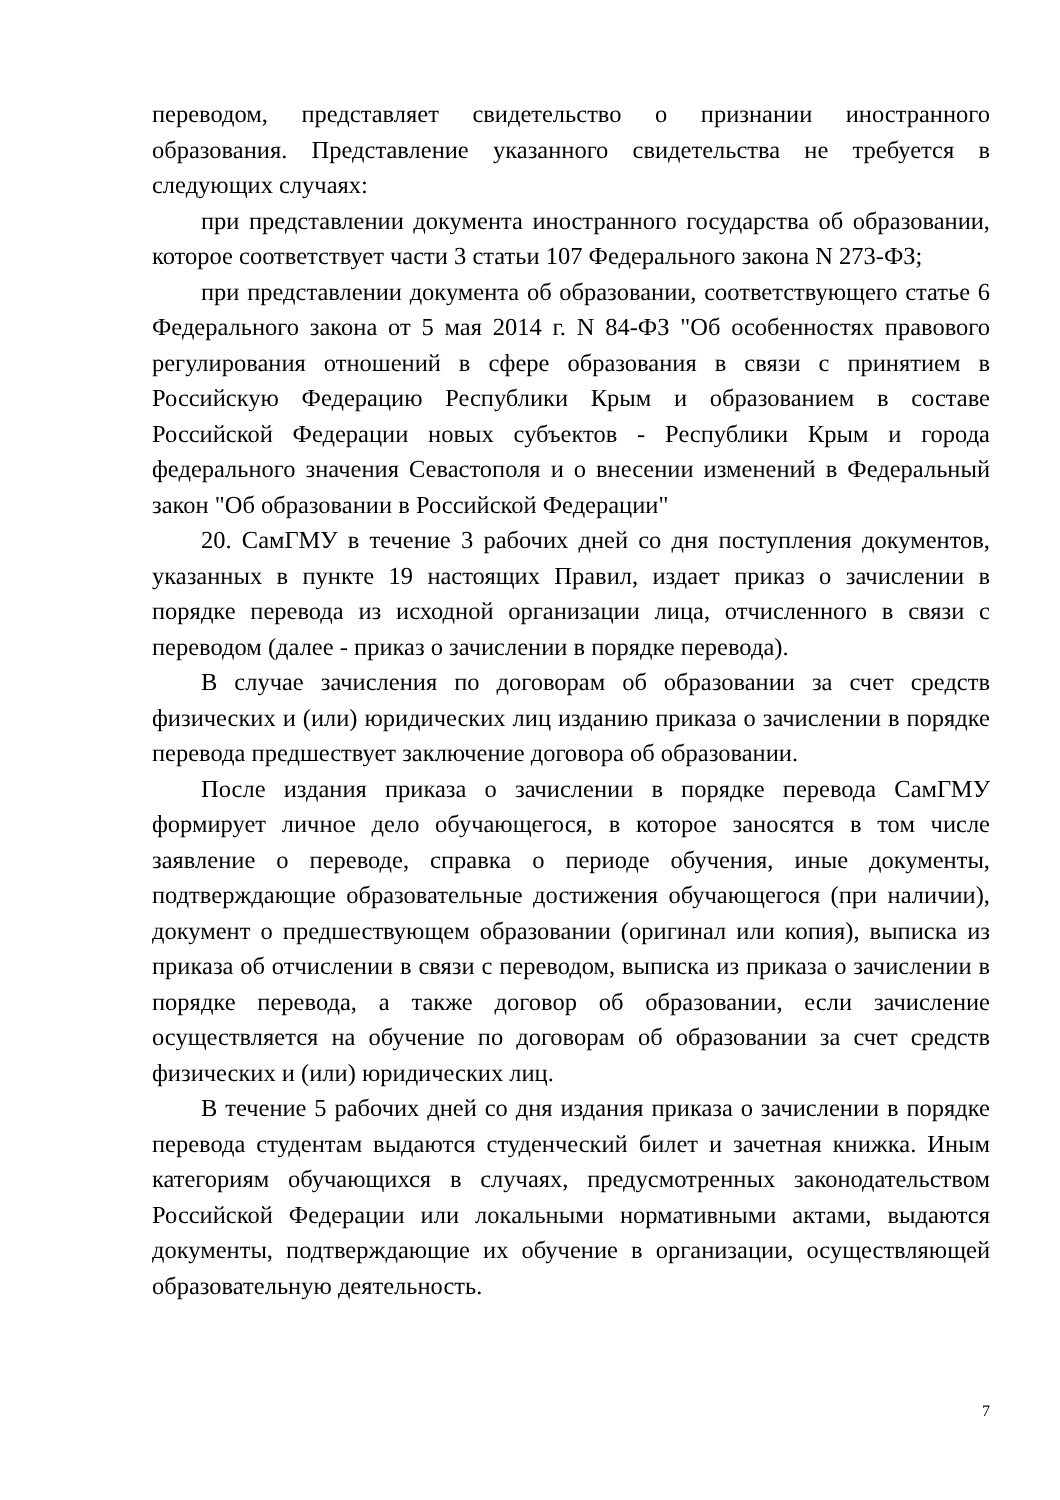переводом, представляет свидетельство о признании иностранного образования. Представление указанного свидетельства не требуется в следующих случаях:
при представлении документа иностранного государства об образовании, которое соответствует части 3 статьи 107 Федерального закона N 273-ФЗ;
при представлении документа об образовании, соответствующего статье 6 Федерального закона от 5 мая 2014 г. N 84-ФЗ "Об особенностях правового регулирования отношений в сфере образования в связи с принятием в Российскую Федерацию Республики Крым и образованием в составе Российской Федерации новых субъектов - Республики Крым и города федерального значения Севастополя и о внесении изменений в Федеральный закон "Об образовании в Российской Федерации"
20. СамГМУ в течение 3 рабочих дней со дня поступления документов, указанных в пункте 19 настоящих Правил, издает приказ о зачислении в порядке перевода из исходной организации лица, отчисленного в связи с переводом (далее - приказ о зачислении в порядке перевода).
В случае зачисления по договорам об образовании за счет средств физических и (или) юридических лиц изданию приказа о зачислении в порядке перевода предшествует заключение договора об образовании.
После издания приказа о зачислении в порядке перевода СамГМУ формирует личное дело обучающегося, в которое заносятся в том числе заявление о переводе, справка о периоде обучения, иные документы, подтверждающие образовательные достижения обучающегося (при наличии), документ о предшествующем образовании (оригинал или копия), выписка из приказа об отчислении в связи с переводом, выписка из приказа о зачислении в порядке перевода, а также договор об образовании, если зачисление осуществляется на обучение по договорам об образовании за счет средств физических и (или) юридических лиц.
В течение 5 рабочих дней со дня издания приказа о зачислении в порядке перевода студентам выдаются студенческий билет и зачетная книжка. Иным категориям обучающихся в случаях, предусмотренных законодательством Российской Федерации или локальными нормативными актами, выдаются документы, подтверждающие их обучение в организации, осуществляющей образовательную деятельность.
7